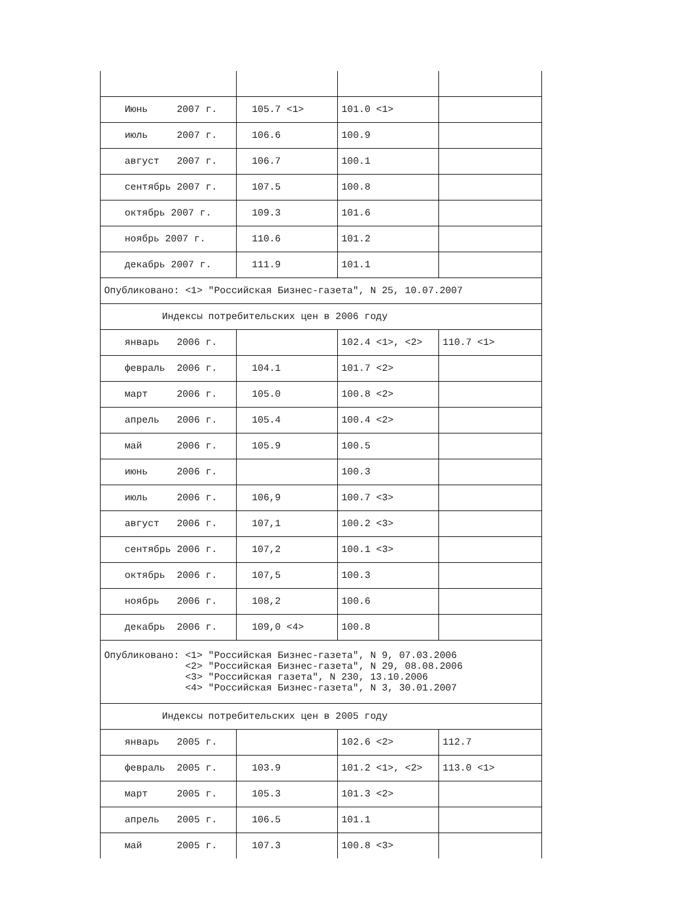| Июнь 2007 г. | 105.7 <1> | 101.0 <1> | |
| июль 2007 г. | 106.6 | 100.9 | |
| август 2007 г. | 106.7 | 100.1 | |
| сентябрь 2007 г. | 107.5 | 100.8 | |
| октябрь 2007 г. | 109.3 | 101.6 | |
| ноябрь 2007 г. | 110.6 | 101.2 | |
| декабрь 2007 г. | 111.9 | 101.1 | |
| Опубликовано: <1> "Российская Бизнес-газета", N 25, 10.07.2007 | | | |
| Индексы потребительских цен в 2006 году | | | |
| январь 2006 г. | | 102.4 <1>, <2> | 110.7 <1> |
| февраль 2006 г. | 104.1 | 101.7 <2> | |
| март 2006 г. | 105.0 | 100.8 <2> | |
| апрель 2006 г. | 105.4 | 100.4 <2> | |
| май 2006 г. | 105.9 | 100.5 | |
| июнь 2006 г. | | 100.3 | |
| июль 2006 г. | 106,9 | 100.7 <3> | |
| август 2006 г. | 107,1 | 100.2 <3> | |
| сентябрь 2006 г. | 107,2 | 100.1 <3> | |
| октябрь 2006 г. | 107,5 | 100.3 | |
| ноябрь 2006 г. | 108,2 | 100.6 | |
| декабрь 2006 г. | 109,0 <4> | 100.8 | |
| Опубликовано: <1> "Российская Бизнес-газета", N 9, 07.03.2006 <2> "Российская Бизнес-газета", N 29, 08.08.2006 <3> "Российская газета", N 230, 13.10.2006 <4> "Российская Бизнес-газета", N 3, 30.01.2007 | | | |
| Индексы потребительских цен в 2005 году | | | |
| январь 2005 г. | | 102.6 <2> | 112.7 |
| февраль 2005 г. | 103.9 | 101.2 <1>, <2> | 113.0 <1> |
| март 2005 г. | 105.3 | 101.3 <2> | |
| апрель 2005 г. | 106.5 | 101.1 | |
| май 2005 г. | 107.3 | 100.8 <3> | |